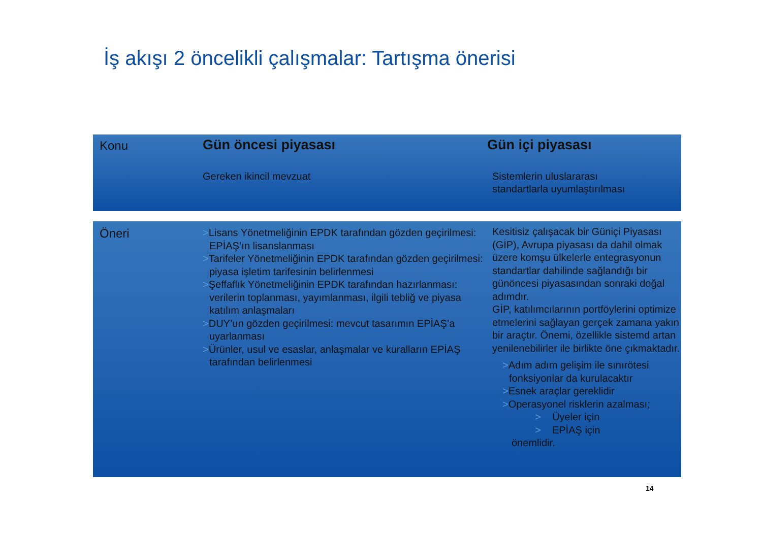İş akışı 2 öncelikli çalışmalar: Tartışma önerisi
Konu
Gün öncesi piyasası
Gereken ikincil mevzuat
Gün içi piyasası
Sistemlerin uluslararası
standartlarla uyumlaştırılması
Öneri
>Lisans Yönetmeliğinin EPDK tarafından gözden geçirilmesi:
EPİAŞ’ın lisanslanması
>Tarifeler Yönetmeliğinin EPDK tarafından gözden geçirilmesi: piyasa işletim tarifesinin belirlenmesi
>Şeffaflık Yönetmeliğinin EPDK tarafından hazırlanması: verilerin toplanması, yayımlanması, ilgili tebliğ ve piyasa katılım anlaşmaları
>DUY’un gözden geçirilmesi: mevcut tasarımın EPİAŞ’a uyarlanması
>Ürünler, usul ve esaslar, anlaşmalar ve kuralların EPİAŞ tarafından belirlenmesi
Kesitisiz çalışacak bir Güniçi Piyasası (GİP), Avrupa piyasası da dahil olmak üzere komşu ülkelerle entegrasyonun standartlar dahilinde sağlandığı bir günöncesi piyasasından sonraki doğal adımdır.
GİP, katılımcılarının portföylerini optimize etmelerini sağlayan gerçek zamana yakın bir araçtır. Önemi, özellikle sistemd artan yenilenebilirler ile birlikte öne çıkmaktadır.
>Adım adım gelişim ile sınırötesi fonksiyonlar da kurulacaktır
>Esnek araçlar gereklidir
>Operasyonel risklerin azalması;
> Üyeler için
> EPİAŞ için
önemlidir.
14